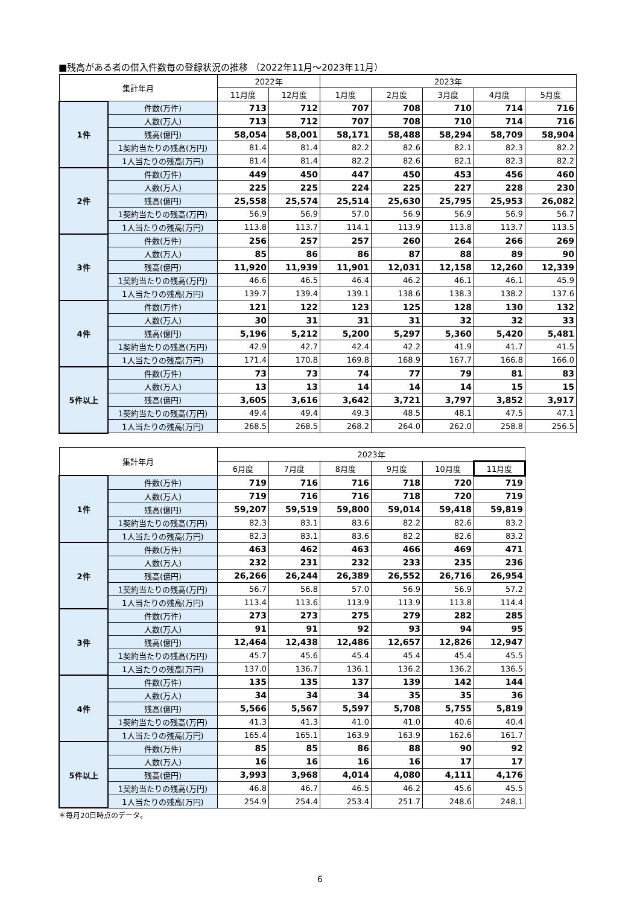■残高がある者の借入件数毎の登録状況の推移 （2022年11月～2023年11月）
| 集計年月 | | 2022年 | | 2023年 | | | | |
| --- | --- | --- | --- | --- | --- | --- | --- | --- |
| | | 11月度 | 12月度 | 1月度 | 2月度 | 3月度 | 4月度 | 5月度 |
| 1件 | 件数(万件) | 713 | 712 | 707 | 708 | 710 | 714 | 716 |
| | 人数(万人) | 713 | 712 | 707 | 708 | 710 | 714 | 716 |
| | 残高(億円) | 58,054 | 58,001 | 58,171 | 58,488 | 58,294 | 58,709 | 58,904 |
| | 1契約当たりの残高(万円) | 81.4 | 81.4 | 82.2 | 82.6 | 82.1 | 82.3 | 82.2 |
| | 1人当たりの残高(万円) | 81.4 | 81.4 | 82.2 | 82.6 | 82.1 | 82.3 | 82.2 |
| 2件 | 件数(万件) | 449 | 450 | 447 | 450 | 453 | 456 | 460 |
| | 人数(万人) | 225 | 225 | 224 | 225 | 227 | 228 | 230 |
| | 残高(億円) | 25,558 | 25,574 | 25,514 | 25,630 | 25,795 | 25,953 | 26,082 |
| | 1契約当たりの残高(万円) | 56.9 | 56.9 | 57.0 | 56.9 | 56.9 | 56.9 | 56.7 |
| | 1人当たりの残高(万円) | 113.8 | 113.7 | 114.1 | 113.9 | 113.8 | 113.7 | 113.5 |
| 3件 | 件数(万件) | 256 | 257 | 257 | 260 | 264 | 266 | 269 |
| | 人数(万人) | 85 | 86 | 86 | 87 | 88 | 89 | 90 |
| | 残高(億円) | 11,920 | 11,939 | 11,901 | 12,031 | 12,158 | 12,260 | 12,339 |
| | 1契約当たりの残高(万円) | 46.6 | 46.5 | 46.4 | 46.2 | 46.1 | 46.1 | 45.9 |
| | 1人当たりの残高(万円) | 139.7 | 139.4 | 139.1 | 138.6 | 138.3 | 138.2 | 137.6 |
| 4件 | 件数(万件) | 121 | 122 | 123 | 125 | 128 | 130 | 132 |
| | 人数(万人) | 30 | 31 | 31 | 31 | 32 | 32 | 33 |
| | 残高(億円) | 5,196 | 5,212 | 5,200 | 5,297 | 5,360 | 5,420 | 5,481 |
| | 1契約当たりの残高(万円) | 42.9 | 42.7 | 42.4 | 42.2 | 41.9 | 41.7 | 41.5 |
| | 1人当たりの残高(万円) | 171.4 | 170.8 | 169.8 | 168.9 | 167.7 | 166.8 | 166.0 |
| 5件以上 | 件数(万件) | 73 | 73 | 74 | 77 | 79 | 81 | 83 |
| | 人数(万人) | 13 | 13 | 14 | 14 | 14 | 15 | 15 |
| | 残高(億円) | 3,605 | 3,616 | 3,642 | 3,721 | 3,797 | 3,852 | 3,917 |
| | 1契約当たりの残高(万円) | 49.4 | 49.4 | 49.3 | 48.5 | 48.1 | 47.5 | 47.1 |
| | 1人当たりの残高(万円) | 268.5 | 268.5 | 268.2 | 264.0 | 262.0 | 258.8 | 256.5 |
| 集計年月 | | 2023年 | | | | | |
| --- | --- | --- | --- | --- | --- | --- | --- |
| | | 6月度 | 7月度 | 8月度 | 9月度 | 10月度 | 11月度 |
| 1件 | 件数(万件) | 719 | 716 | 716 | 718 | 720 | 719 |
| | 人数(万人) | 719 | 716 | 716 | 718 | 720 | 719 |
| | 残高(億円) | 59,207 | 59,519 | 59,800 | 59,014 | 59,418 | 59,819 |
| | 1契約当たりの残高(万円) | 82.3 | 83.1 | 83.6 | 82.2 | 82.6 | 83.2 |
| | 1人当たりの残高(万円) | 82.3 | 83.1 | 83.6 | 82.2 | 82.6 | 83.2 |
| 2件 | 件数(万件) | 463 | 462 | 463 | 466 | 469 | 471 |
| | 人数(万人) | 232 | 231 | 232 | 233 | 235 | 236 |
| | 残高(億円) | 26,266 | 26,244 | 26,389 | 26,552 | 26,716 | 26,954 |
| | 1契約当たりの残高(万円) | 56.7 | 56.8 | 57.0 | 56.9 | 56.9 | 57.2 |
| | 1人当たりの残高(万円) | 113.4 | 113.6 | 113.9 | 113.9 | 113.8 | 114.4 |
| 3件 | 件数(万件) | 273 | 273 | 275 | 279 | 282 | 285 |
| | 人数(万人) | 91 | 91 | 92 | 93 | 94 | 95 |
| | 残高(億円) | 12,464 | 12,438 | 12,486 | 12,657 | 12,826 | 12,947 |
| | 1契約当たりの残高(万円) | 45.7 | 45.6 | 45.4 | 45.4 | 45.4 | 45.5 |
| | 1人当たりの残高(万円) | 137.0 | 136.7 | 136.1 | 136.2 | 136.2 | 136.5 |
| 4件 | 件数(万件) | 135 | 135 | 137 | 139 | 142 | 144 |
| | 人数(万人) | 34 | 34 | 34 | 35 | 35 | 36 |
| | 残高(億円) | 5,566 | 5,567 | 5,597 | 5,708 | 5,755 | 5,819 |
| | 1契約当たりの残高(万円) | 41.3 | 41.3 | 41.0 | 41.0 | 40.6 | 40.4 |
| | 1人当たりの残高(万円) | 165.4 | 165.1 | 163.9 | 163.9 | 162.6 | 161.7 |
| 5件以上 | 件数(万件) | 85 | 85 | 86 | 88 | 90 | 92 |
| | 人数(万人) | 16 | 16 | 16 | 16 | 17 | 17 |
| | 残高(億円) | 3,993 | 3,968 | 4,014 | 4,080 | 4,111 | 4,176 |
| | 1契約当たりの残高(万円) | 46.8 | 46.7 | 46.5 | 46.2 | 45.6 | 45.5 |
| | 1人当たりの残高(万円) | 254.9 | 254.4 | 253.4 | 251.7 | 248.6 | 248.1 |
＊毎月20日時点のデータ。
6